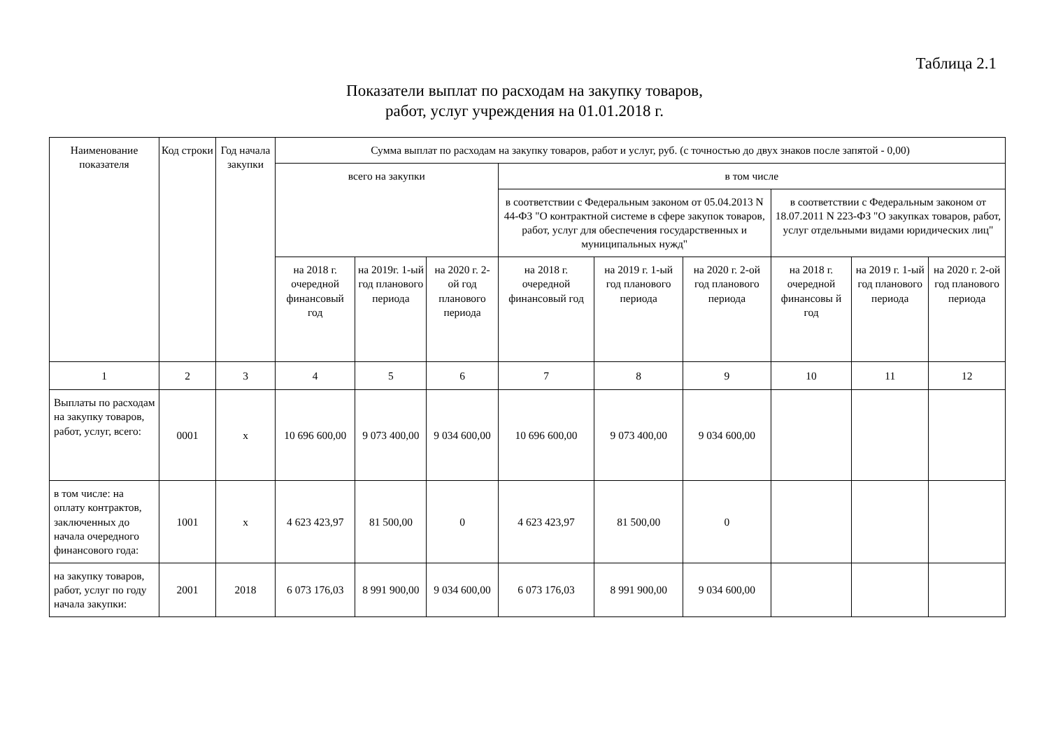Таблица 2.1
Показатели выплат по расходам на закупку товаров,
работ, услуг учреждения на 01.01.2018 г.
| Наименование показателя | Код строки | Год начала закупки | Сумма выплат по расходам на закупку товаров, работ и услуг, руб. (с точностью до двух знаков после запятой - 0,00) | | | | | | | | |
| --- | --- | --- | --- | --- | --- | --- | --- | --- | --- | --- | --- |
| | | | всего на закупки | | | в том числе | | | | | |
| | | | | | | в соответствии с Федеральным законом от 05.04.2013 N 44-ФЗ "О контрактной системе в сфере закупок товаров, работ, услуг для обеспечения государственных и муниципальных нужд" | | | в соответствии с Федеральным законом от 18.07.2011 N 223-ФЗ "О закупках товаров, работ, услуг отдельными видами юридических лиц" | | |
| | | | на 2018 г. очередной финансовый год | на 2019г. 1-ый год планового периода | на 2020 г. 2-ой год планового периода | на 2018 г. очередной финансовый год | на 2019 г. 1-ый год планового периода | на 2020 г. 2-ой год планового периода | на 2018 г. очередной финансовы й год | на 2019 г. 1-ый год планового периода | на 2020 г. 2-ой год планового периода |
| 1 | 2 | 3 | 4 | 5 | 6 | 7 | 8 | 9 | 10 | 11 | 12 |
| Выплаты по расходам на закупку товаров, работ, услуг, всего: | 0001 | x | 10 696 600,00 | 9 073 400,00 | 9 034 600,00 | 10 696 600,00 | 9 073 400,00 | 9 034 600,00 | | | |
| в том числе: на оплату контрактов, заключенных до начала очередного финансового года: | 1001 | x | 4 623 423,97 | 81 500,00 | 0 | 4 623 423,97 | 81 500,00 | 0 | | | |
| на закупку товаров, работ, услуг по году начала закупки: | 2001 | 2018 | 6 073 176,03 | 8 991 900,00 | 9 034 600,00 | 6 073 176,03 | 8 991 900,00 | 9 034 600,00 | | | |